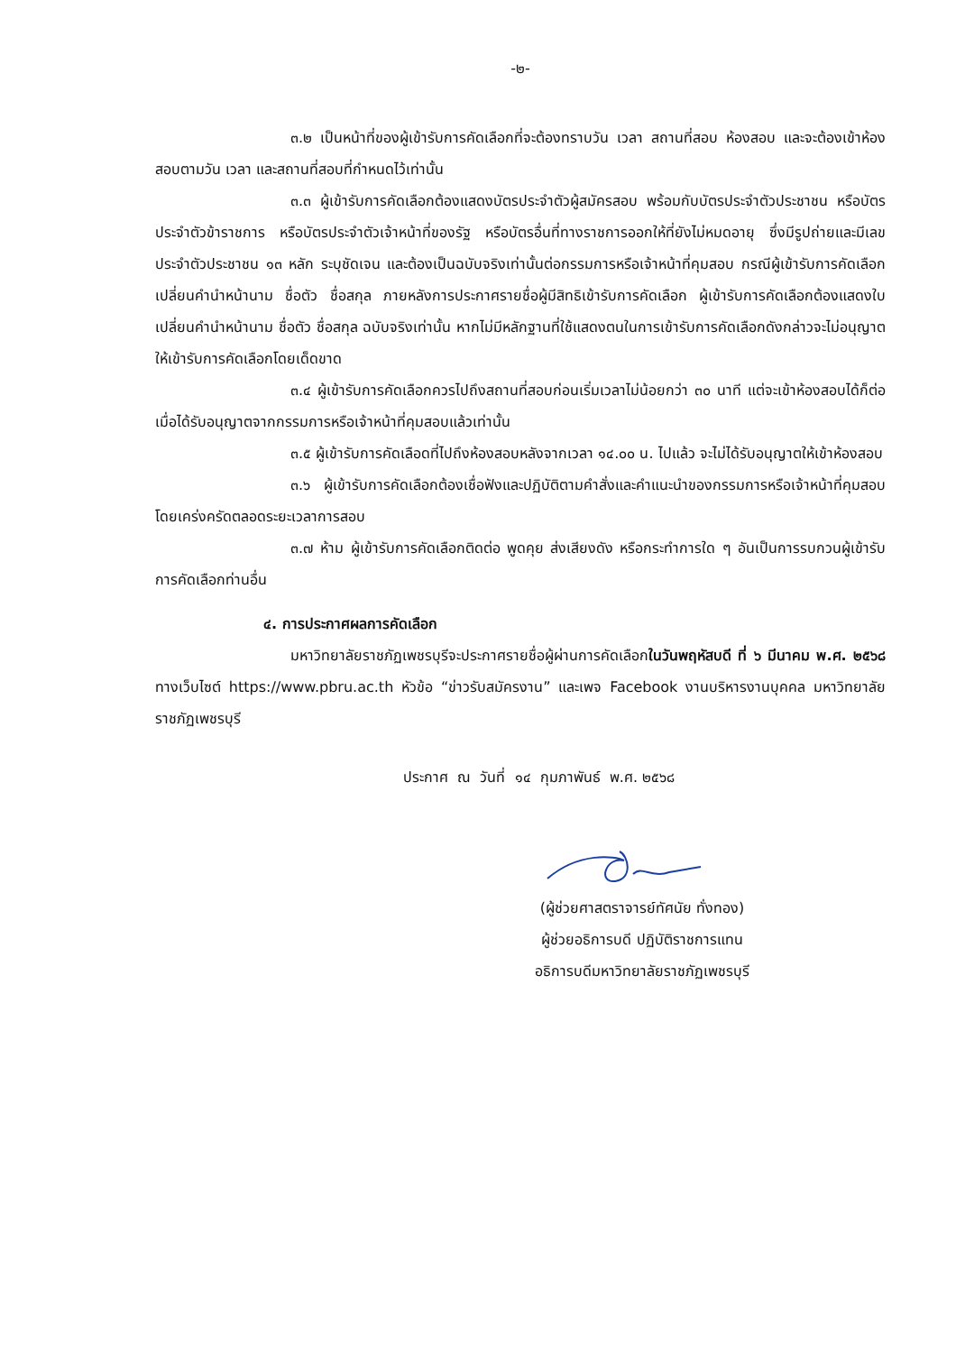-๒-
๓.๒ เป็นหน้าที่ของผู้เข้ารับการคัดเลือกที่จะต้องทราบวัน เวลา สถานที่สอบ ห้องสอบ และจะต้องเข้าห้องสอบตามวัน เวลา และสถานที่สอบที่กำหนดไว้เท่านั้น
๓.๓ ผู้เข้ารับการคัดเลือกต้องแสดงบัตรประจำตัวผู้สมัครสอบ พร้อมกับบัตรประจำตัวประชาชน หรือบัตรประจำตัวข้าราชการ หรือบัตรประจำตัวเจ้าหน้าที่ของรัฐ หรือบัตรอื่นที่ทางราชการออกให้ที่ยังไม่หมดอายุ ซึ่งมีรูปถ่ายและมีเลขประจำตัวประชาชน ๑๓ หลัก ระบุชัดเจน และต้องเป็นฉบับจริงเท่านั้นต่อกรรมการหรือเจ้าหน้าที่คุมสอบ กรณีผู้เข้ารับการคัดเลือกเปลี่ยนคำนำหน้านาม ชื่อตัว ชื่อสกุล ภายหลังการประกาศรายชื่อผู้มีสิทธิเข้ารับการคัดเลือก ผู้เข้ารับการคัดเลือกต้องแสดงใบเปลี่ยนคำนำหน้านาม ชื่อตัว ชื่อสกุล ฉบับจริงเท่านั้น หากไม่มีหลักฐานที่ใช้แสดงตนในการเข้ารับการคัดเลือกดังกล่าวจะไม่อนุญาตให้เข้ารับการคัดเลือกโดยเด็ดขาด
๓.๔ ผู้เข้ารับการคัดเลือกควรไปถึงสถานที่สอบก่อนเริ่มเวลาไม่น้อยกว่า ๓๐ นาที แต่จะเข้าห้องสอบได้ก็ต่อเมื่อได้รับอนุญาตจากกรรมการหรือเจ้าหน้าที่คุมสอบแล้วเท่านั้น
๓.๕ ผู้เข้ารับการคัดเลือดที่ไปถึงห้องสอบหลังจากเวลา ๑๔.๐๐ น. ไปแล้ว จะไม่ได้รับอนุญาตให้เข้าห้องสอบ
๓.๖ ผู้เข้ารับการคัดเลือกต้องเชื่อฟังและปฏิบัติตามคำสั่งและคำแนะนำของกรรมการหรือเจ้าหน้าที่คุมสอบโดยเคร่งครัดตลอดระยะเวลาการสอบ
๓.๗ ห้าม ผู้เข้ารับการคัดเลือกติดต่อ พูดคุย ส่งเสียงดัง หรือกระทำการใด ๆ อันเป็นการรบกวนผู้เข้ารับการคัดเลือกท่านอื่น
๔. การประกาศผลการคัดเลือก
มหาวิทยาลัยราชภัฏเพชรบุรีจะประกาศรายชื่อผู้ผ่านการคัดเลือกในวันพฤหัสบดี ที่ ๖ มีนาคม พ.ศ. ๒๕๖๘ ทางเว็บไซต์ https://www.pbru.ac.th หัวข้อ “ข่าวรับสมัครงาน” และเพจ Facebook งานบริหารงานบุคคล มหาวิทยาลัยราชภัฏเพชรบุรี
ประกาศ ณ วันที่ ๑๔ กุมภาพันธ์ พ.ศ. ๒๕๖๘
(ผู้ช่วยศาสตราจารย์ทัศนัย ทั่งทอง)
ผู้ช่วยอธิการบดี ปฏิบัติราชการแทน
อธิการบดีมหาวิทยาลัยราชภัฏเพชรบุรี